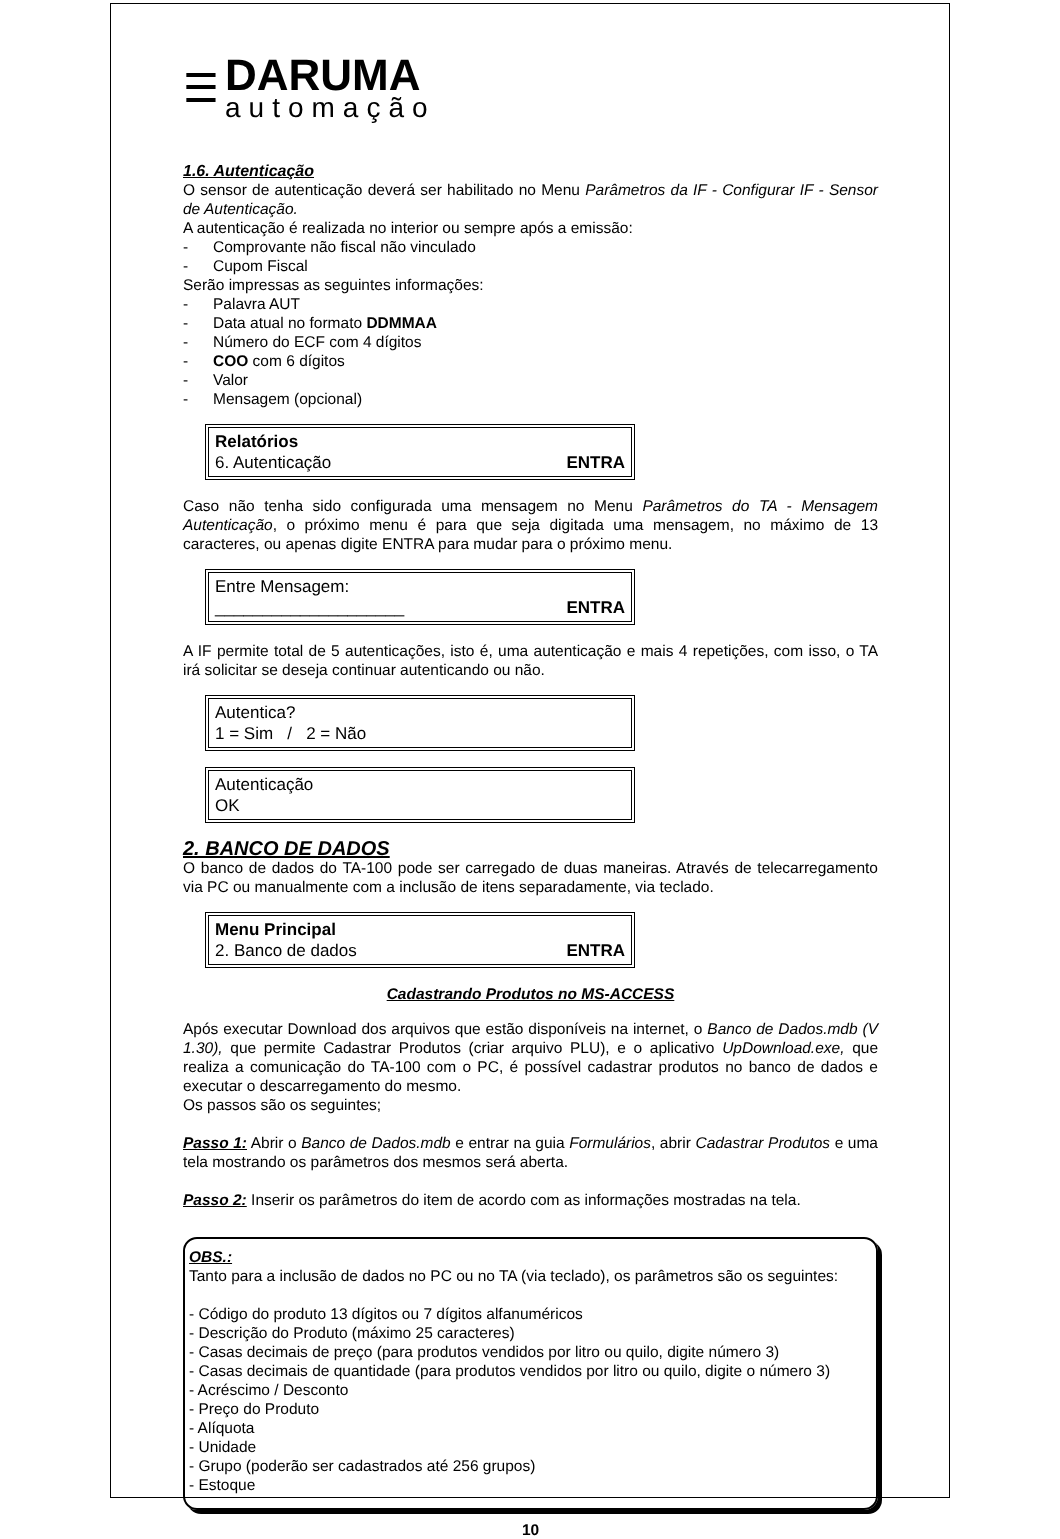☰
DARUMA
automação
1.6. Autenticação
O sensor de autenticação deverá ser habilitado no Menu Parâmetros da IF - Configurar IF - Sensor de Autenticação.
A autenticação é realizada no interior ou sempre após a emissão:
- Comprovante não fiscal não vinculado
- Cupom Fiscal
Serão impressas as seguintes informações:
- Palavra AUT
- Data atual no formato DDMMAA
- Número do ECF com 4 dígitos
- COO com 6 dígitos
- Valor
- Mensagem (opcional)
Relatórios
6. Autenticação ENTRA
Caso não tenha sido configurada uma mensagem no Menu Parâmetros do TA - Mensagem Autenticação, o próximo menu é para que seja digitada uma mensagem, no máximo de 13 caracteres, ou apenas digite ENTRA para mudar para o próximo menu.
Entre Mensagem:
____________________ ENTRA
A IF permite total de 5 autenticações, isto é, uma autenticação e mais 4 repetições, com isso, o TA irá solicitar se deseja continuar autenticando ou não.
Autentica?
1 = Sim / 2 = Não
Autenticação
OK
2. BANCO DE DADOS
O banco de dados do TA-100 pode ser carregado de duas maneiras. Através de telecarregamento via PC ou manualmente com a inclusão de itens separadamente, via teclado.
Menu Principal
2. Banco de dados ENTRA
Cadastrando Produtos no MS-ACCESS
Após executar Download dos arquivos que estão disponíveis na internet, o Banco de Dados.mdb (V 1.30), que permite Cadastrar Produtos (criar arquivo PLU), e o aplicativo UpDownload.exe, que realiza a comunicação do TA-100 com o PC, é possível cadastrar produtos no banco de dados e executar o descarregamento do mesmo.
Os passos são os seguintes;
Passo 1: Abrir o Banco de Dados.mdb e entrar na guia Formulários, abrir Cadastrar Produtos e uma tela mostrando os parâmetros dos mesmos será aberta.
Passo 2: Inserir os parâmetros do item de acordo com as informações mostradas na tela.
OBS.:
Tanto para a inclusão de dados no PC ou no TA (via teclado), os parâmetros são os seguintes:
- Código do produto 13 dígitos ou 7 dígitos alfanuméricos
- Descrição do Produto (máximo 25 caracteres)
- Casas decimais de preço (para produtos vendidos por litro ou quilo, digite número 3)
- Casas decimais de quantidade (para produtos vendidos por litro ou quilo, digite o número 3)
- Acréscimo / Desconto
- Preço do Produto
- Alíquota
- Unidade
- Grupo (poderão ser cadastrados até 256 grupos)
- Estoque
10